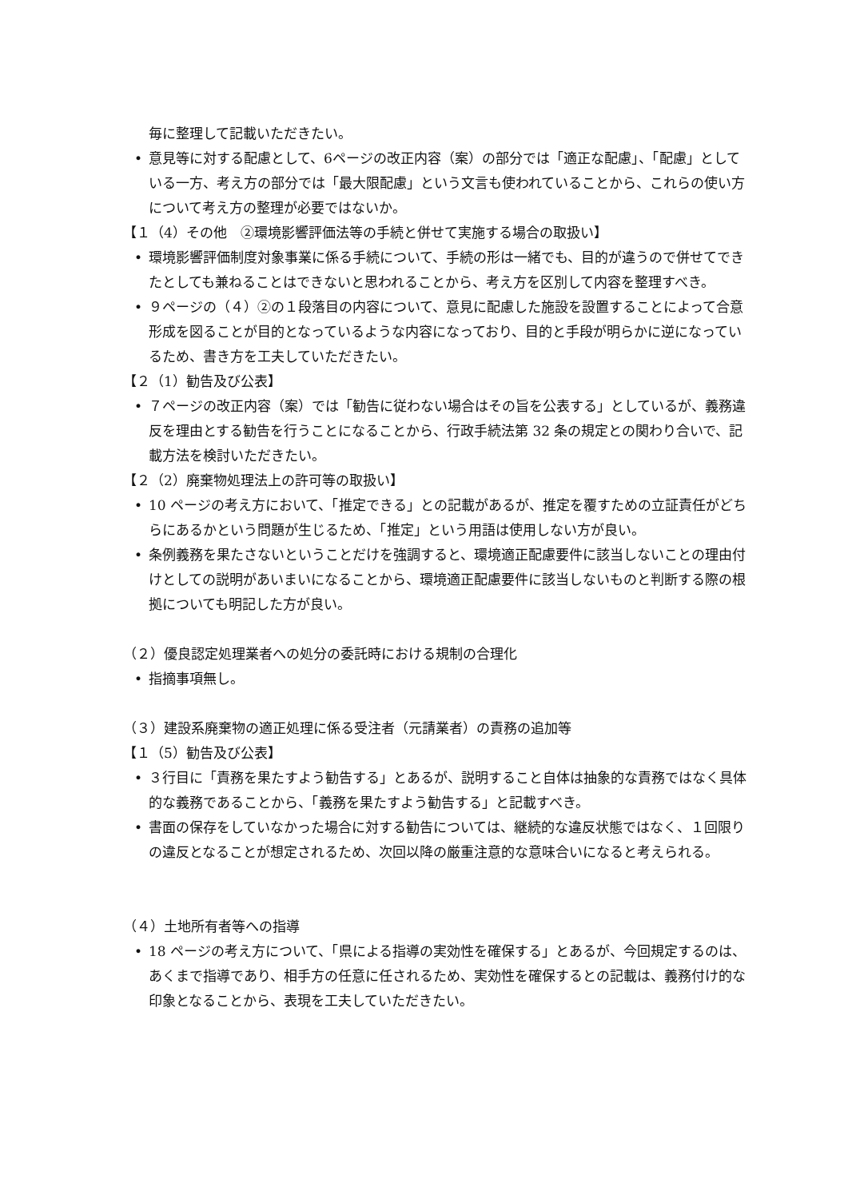毎に整理して記載いただきたい。
• 意見等に対する配慮として、6ページの改正内容（案）の部分では「適正な配慮」、「配慮」としている一方、考え方の部分では「最大限配慮」という文言も使われていることから、これらの使い方について考え方の整理が必要ではないか。
【１（4）その他　②環境影響評価法等の手続と併せて実施する場合の取扱い】
• 環境影響評価制度対象事業に係る手続について、手続の形は一緒でも、目的が違うので併せてできたとしても兼ねることはできないと思われることから、考え方を区別して内容を整理すべき。
• ９ページの（４）②の１段落目の内容について、意見に配慮した施設を設置することによって合意形成を図ることが目的となっているような内容になっており、目的と手段が明らかに逆になっているため、書き方を工夫していただきたい。
【２（1）勧告及び公表】
• ７ページの改正内容（案）では「勧告に従わない場合はその旨を公表する」としているが、義務違反を理由とする勧告を行うことになることから、行政手続法第 32 条の規定との関わり合いで、記載方法を検討いただきたい。
【２（2）廃棄物処理法上の許可等の取扱い】
• 10 ページの考え方において、「推定できる」との記載があるが、推定を覆すための立証責任がどちらにあるかという問題が生じるため、「推定」という用語は使用しない方が良い。
• 条例義務を果たさないということだけを強調すると、環境適正配慮要件に該当しないことの理由付けとしての説明があいまいになることから、環境適正配慮要件に該当しないものと判断する際の根拠についても明記した方が良い。
（２）優良認定処理業者への処分の委託時における規制の合理化
• 指摘事項無し。
（３）建設系廃棄物の適正処理に係る受注者（元請業者）の責務の追加等
【１（5）勧告及び公表】
• ３行目に「責務を果たすよう勧告する」とあるが、説明すること自体は抽象的な責務ではなく具体的な義務であることから、「義務を果たすよう勧告する」と記載すべき。
• 書面の保存をしていなかった場合に対する勧告については、継続的な違反状態ではなく、１回限りの違反となることが想定されるため、次回以降の厳重注意的な意味合いになると考えられる。
（４）土地所有者等への指導
• 18 ページの考え方について、「県による指導の実効性を確保する」とあるが、今回規定するのは、あくまで指導であり、相手方の任意に任されるため、実効性を確保するとの記載は、義務付け的な印象となることから、表現を工夫していただきたい。